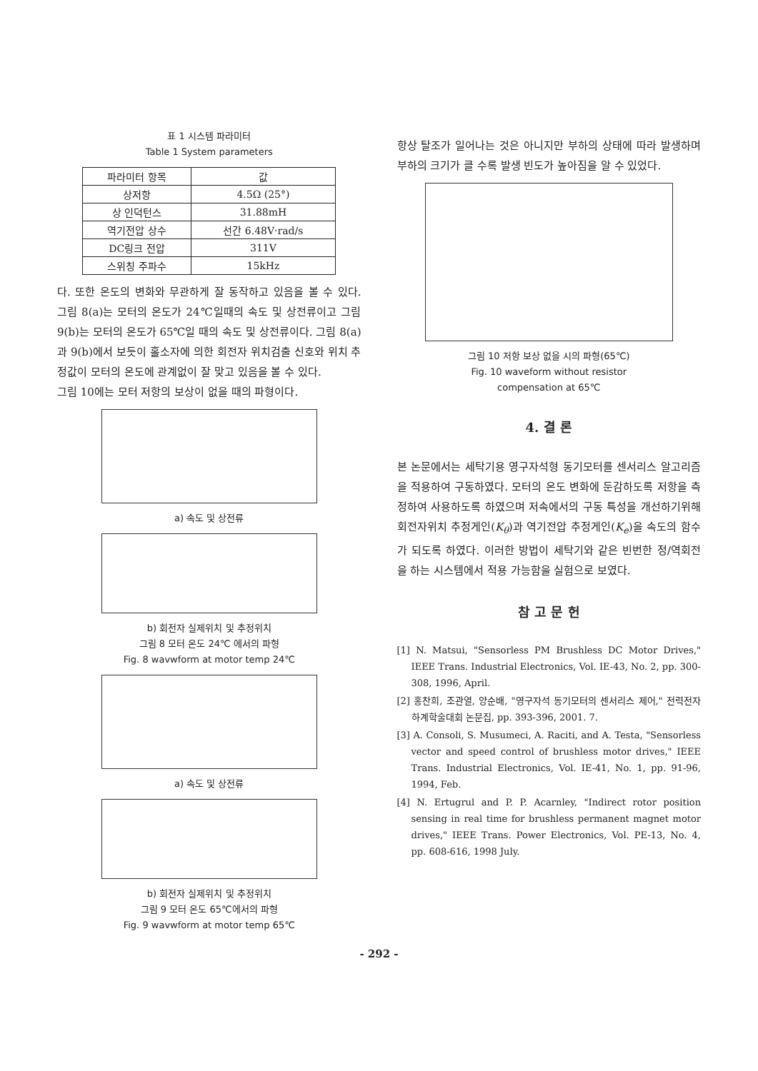표 1 시스템 파라미터
Table 1 System parameters
| 파라미터 항목 | 값 |
| --- | --- |
| 상저항 | 4.5Ω (25°) |
| 상 인덕턴스 | 31.88mH |
| 역기전압 상수 | 선간 6.48V·rad/s |
| DC링크 전압 | 311V |
| 스위칭 주파수 | 15kHz |
다. 또한 온도의 변화와 무관하게 잘 동작하고 있음을 볼 수 있다. 그림 8(a)는 모터의 온도가 24℃일때의 속도 및 상전류이고 그림 9(b)는 모터의 온도가 65℃일 때의 속도 및 상전류이다. 그림 8(a)과 9(b)에서 보듯이 홀소자에 의한 회전자 위치검출 신호와 위치 추정값이 모터의 온도에 관계없이 잘 맞고 있음을 볼 수 있다.
그림 10에는 모터 저항의 보상이 없을 때의 파형이다.
a) 속도 및 상전류
b) 회전자 실제위치 및 추정위치
그림 8 모터 온도 24℃ 에서의 파형
Fig. 8 wavwform at motor temp 24℃
a) 속도 및 상전류
b) 회전자 실제위치 및 추정위치
그림 9 모터 온도 65℃에서의 파형
Fig. 9 wavwform at motor temp 65℃
항상 탈조가 일어나는 것은 아니지만 부하의 상태에 따라 발생하며 부하의 크기가 클 수록 발생 빈도가 높아짐을 알 수 있었다.
그림 10 저항 보상 없을 시의 파형(65℃)
Fig. 10 waveform without resistor
compensation at 65℃
4. 결 론
본 논문에서는 세탁기용 영구자석형 동기모터를 센서리스 알고리즘을 적용하여 구동하였다. 모터의 온도 변화에 둔감하도록 저항을 측정하여 사용하도록 하였으며 저속에서의 구동 특성을 개선하기위해 회전자위치 추정게인(K<sub>θ</sub>)과 역기전압 추정게인(K<sub>e</sub>)을 속도의 함수가 되도록 하였다. 이러한 방법이 세탁기와 같은 빈번한 정/역회전을 하는 시스템에서 적용 가능함을 실험으로 보였다.
참 고 문 헌
[1] N. Matsui, "Sensorless PM Brushless DC Motor Drives," IEEE Trans. Industrial Electronics, Vol. IE-43, No. 2, pp. 300-308, 1996, April.
[2] 홍찬희, 조관열, 양순배, "영구자석 동기모터의 센서리스 제어," 전력전자 하계학술대회 논문집, pp. 393-396, 2001. 7.
[3] A. Consoli, S. Musumeci, A. Raciti, and A. Testa, "Sensorless vector and speed control of brushless motor drives," IEEE Trans. Industrial Electronics, Vol. IE-41, No. 1, pp. 91-96, 1994, Feb.
[4] N. Ertugrul and P. P. Acarnley, "Indirect rotor position sensing in real time for brushless permanent magnet motor drives," IEEE Trans. Power Electronics, Vol. PE-13, No. 4, pp. 608-616, 1998 July.
- 292 -